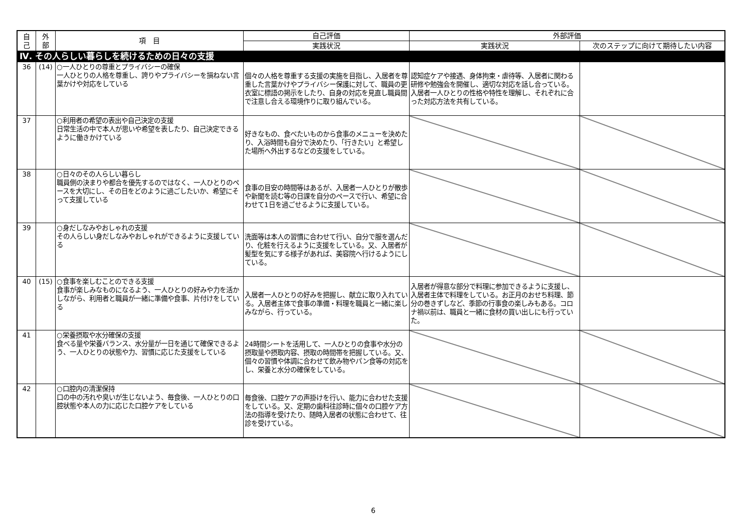| 自 己 | 外 部 | 項 目 | 自己評価 | 外部評価 | |
| --- | --- | --- | --- | --- | --- |
| | | | 実践状況 | 実践状況 | 次のステップに向けて期待したい内容 |
| Ⅳ. その人らしい暮らしを続けるための日々の支援 | | | | | |
| 36 | (14) | ○一人ひとりの尊重とプライバシーの確保 一人ひとりの人格を尊重し、誇りやプライバシーを損ねない言葉かけや対応をしている | 個々の人格を尊重する支援の実施を目指し、入居者を尊重した言葉かけやプライバシー保護に対して、職員の更衣室に標語の掲示をしたり、自身の対応を見直し職員間で注意し合える環境作りに取り組んでいる。 | 認知症ケアや接遇、身体拘束・虐待等、入居者に関わる研修や勉強会を開催し、適切な対応を話し合っている。入居者一人ひとりの性格や特性を理解し、それぞれに合った対応方法を共有している。 | |
| 37 | | ○利用者の希望の表出や自己決定の支援 日常生活の中で本人が思いや希望を表したり、自己決定できるように働きかけている | 好きなもの、食べたいものから食事のメニューを決めたり、入浴時間も自分で決めたり、「行きたい」と希望した場所へ外出するなどの支援をしている。 | | |
| 38 | | ○日々のその人らしい暮らし 職員側の決まりや都合を優先するのではなく、一人ひとりのペースを大切にし、その日をどのように過ごしたいか、希望にそって支援している | 食事の目安の時間等はあるが、入居者一人ひとりが散歩や新聞を読む等の日課を自分のペースで行い、希望に合わせて1日を過ごせるように支援している。 | | |
| 39 | | ○身だしなみやおしゃれの支援 その人らしい身だしなみやおしゃれができるように支援している | 洗面等は本人の習慣に合わせて行い、自分で服を選んだり、化粧を行えるように支援をしている。又、入居者が髪型を気にする様子があれば、美容院へ行けるようにしている。 | | |
| 40 | (15) | ○食事を楽しむことのできる支援 食事が楽しみなものになるよう、一人ひとりの好みや力を活かしながら、利用者と職員が一緒に準備や食事、片付けをしている | 入居者一人ひとりの好みを把握し、献立に取り入れている。入居者主体で食事の準備・料理を職員と一緒に楽しみながら、行っている。 | 入居者が得意な部分で料理に参加できるように支援し、入居者主体で料理をしている。お正月のおせち料理、節分の巻きずしなど、季節の行事食の楽しみもある。コロナ禍以前は、職員と一緒に食材の買い出しにも行っていた。 | |
| 41 | | ○栄養摂取や水分確保の支援 食べる量や栄養バランス、水分量が一日を通じて確保できるよう、一人ひとりの状態や力、習慣に応じた支援をしている | 24時間シートを活用して、一人ひとりの食事や水分の摂取量や摂取内容、摂取の時間帯を把握している。又、個々の習慣や体調に合わせて飲み物やパン食等の対応をし、栄養と水分の確保をしている。 | | |
| 42 | | ○口腔内の清潔保持 口の中の汚れや臭いが生じないよう、毎食後、一人ひとりの口腔状態や本人の力に応じた口腔ケアをしている | 毎食後、口腔ケアの声掛けを行い、能力に合わせた支援をしている。又、定期の歯科往診時に個々の口腔ケア方法の指導を受けたり、随時入居者の状態に合わせて、往診を受けている。 | | |
6